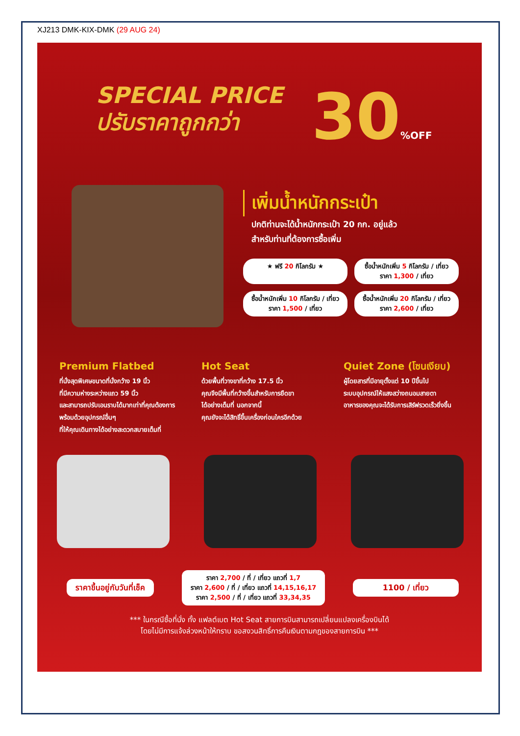XJ213 DMK-KIX-DMK (29 AUG 24)
SPECIAL PRICE
ปรับราคาถูกกว่า
30%OFF
เพิ่มน้ำหนักกระเป๋า
ปกติท่านจะได้น้ำหนักกระเป๋า 20 กก. อยู่แล้ว
สำหรับท่านที่ต้องการซื้อเพิ่ม
★ ฟรี 20 กิโลกรัม ★
ซื้อน้ำหนักเพิ่ม 5 กิโลกรัม / เที่ยว
ราคา 1,300 / เที่ยว
ซื้อน้ำหนักเพิ่ม 10 กิโลกรัม / เที่ยว
ราคา 1,500 / เที่ยว
ซื้อน้ำหนักเพิ่ม 20 กิโลกรัม / เที่ยว
ราคา 2,600 / เที่ยว
Premium Flatbed
ที่นั่งสุดพิเศษขนาดที่นั่งกว้าง 19 นิ้ว
ที่มีความห่างระหว่างแถว 59 นิ้ว
และสามารถปรับเอนราบได้มากเท่าที่คุณต้องการ
พร้อมด้วยอุปกรณ์อื่นๆ
ที่ให้คุณเดินทางได้อย่างสะดวกสบายเต็มที่
Hot Seat
ด้วยพื้นที่วางขาที่กว้าง 17.5 นิ้ว
คุณจึงมีพื้นที่กว้างขึ้นสำหรับการยืดขา
ได้อย่างเต็มที่ นอกจากนี้
คุณยังจะได้สิทธิ์ขึ้นเครื่องก่อนใครอีกด้วย
Quiet Zone (โซนเงียบ)
ผู้โดยสารที่มีอายุตั้งแต่ 10 ปีขึ้นไป
ระบบอุปกรณ์ให้แสงสว่างถนอมสายตา
อาหารของคุณจะได้รับการเสิร์ฟรวดเร็วยิ่งขึ้น
ราคาขึ้นอยู่กับวันที่เช็ค
ราคา 2,700 / ที่ / เที่ยว แถวที่ 1,7
ราคา 2,600 / ที่ / เที่ยว แถวที่ 14,15,16,17
ราคา 2,500 / ที่ / เที่ยว แถวที่ 33,34,35
1100 / เที่ยว
*** ในกรณีซื้อที่นั่ง ทั้ง แฟลต์เบต Hot Seat สายการบินสามารถเปลี่ยนแปลงเครื่องบินได้
โดยไม่มีการแจ้งล่วงหน้าให้ทราบ ขอสงวนสิทธิ์การคืนเงินตามกฎของสายการบิน ***